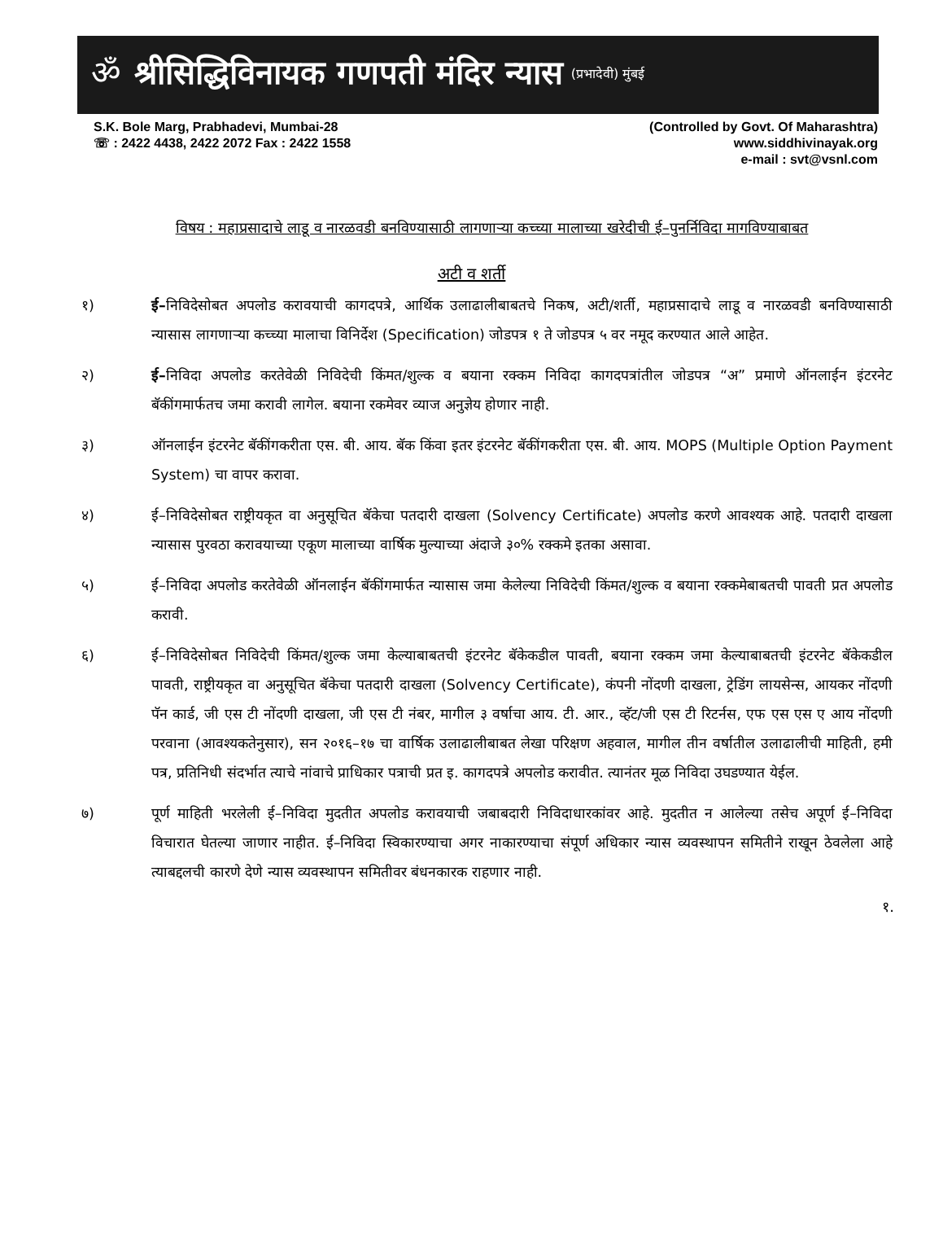ॐ
श्रीसिद्धिविनायक गणपती मंदिर न्यास (प्रभादेवी) मुंबई
S.K. Bole Marg, Prabhadevi, Mumbai-28
☏ : 2422 4438, 2422 2072 Fax : 2422 1558
(Controlled by Govt. Of Maharashtra)
www.siddhivinayak.org
e-mail : svt@vsnl.com
विषय : महाप्रसादाचे लाडू व नारळवडी बनविण्यासाठी लागणाऱ्या कच्च्या मालाच्या खरेदीची ई–पुनर्निविदा मागविण्याबाबत
अटी व शर्ती
१) ई–निविदेसोबत अपलोड करावयाची कागदपत्रे, आर्थिक उलाढालीबाबतचे निकष, अटी/शर्ती, महाप्रसादाचे लाडू व नारळवडी बनविण्यासाठी न्यासास लागणाऱ्या कच्च्या मालाचा विनिर्देश (Specification) जोडपत्र १ ते जोडपत्र ५ वर नमूद करण्यात आले आहेत.
२) ई–निविदा अपलोड करतेवेळी निविदेची किंमत/शुल्क व बयाना रक्कम निविदा कागदपत्रांतील जोडपत्र “अ” प्रमाणे ऑनलाईन इंटरनेट बॅकींगमार्फतच जमा करावी लागेल. बयाना रकमेवर व्याज अनुज्ञेय होणार नाही.
३) ऑनलाईन इंटरनेट बॅकींगकरीता एस. बी. आय. बॅक किंवा इतर इंटरनेट बॅकींगकरीता एस. बी. आय. MOPS (Multiple Option Payment System) चा वापर करावा.
४) ई–निविदेसोबत राष्ट्रीयकृत वा अनुसूचित बॅकेचा पतदारी दाखला (Solvency Certificate) अपलोड करणे आवश्यक आहे. पतदारी दाखला न्यासास पुरवठा करावयाच्या एकूण मालाच्या वार्षिक मुल्याच्या अंदाजे ३०% रक्कमे इतका असावा.
५) ई–निविदा अपलोड करतेवेळी ऑनलाईन बॅकींगमार्फत न्यासास जमा केलेल्या निविदेची किंमत/शुल्क व बयाना रक्कमेबाबतची पावती प्रत अपलोड करावी.
६) ई–निविदेसोबत निविदेची किंमत/शुल्क जमा केल्याबाबतची इंटरनेट बॅकेकडील पावती, बयाना रक्कम जमा केल्याबाबतची इंटरनेट बॅकेकडील पावती, राष्ट्रीयकृत वा अनुसूचित बॅकेचा पतदारी दाखला (Solvency Certificate), कंपनी नोंदणी दाखला, ट्रेडिंग लायसेन्स, आयकर नोंदणी पॅन कार्ड, जी एस टी नोंदणी दाखला, जी एस टी नंबर, मागील ३ वर्षाचा आय. टी. आर., व्हॅट/जी एस टी रिटर्नस, एफ एस एस ए आय नोंदणी परवाना (आवश्यकतेनुसार), सन २०१६–१७ चा वार्षिक उलाढालीबाबत लेखा परिक्षण अहवाल, मागील तीन वर्षातील उलाढालीची माहिती, हमी पत्र, प्रतिनिधी संदर्भात त्याचे नांवाचे प्राधिकार पत्राची प्रत इ. कागदपत्रे अपलोड करावीत. त्यानंतर मूळ निविदा उघडण्यात येईल.
७) पूर्ण माहिती भरलेली ई–निविदा मुदतीत अपलोड करावयाची जबाबदारी निविदाधारकांवर आहे. मुदतीत न आलेल्या तसेच अपूर्ण ई–निविदा विचारात घेतल्या जाणार नाहीत. ई–निविदा स्विकारण्याचा अगर नाकारण्याचा संपूर्ण अधिकार न्यास व्यवस्थापन समितीने राखून ठेवलेला आहे त्याबद्दलची कारणे देणे न्यास व्यवस्थापन समितीवर बंधनकारक राहणार नाही.
१.